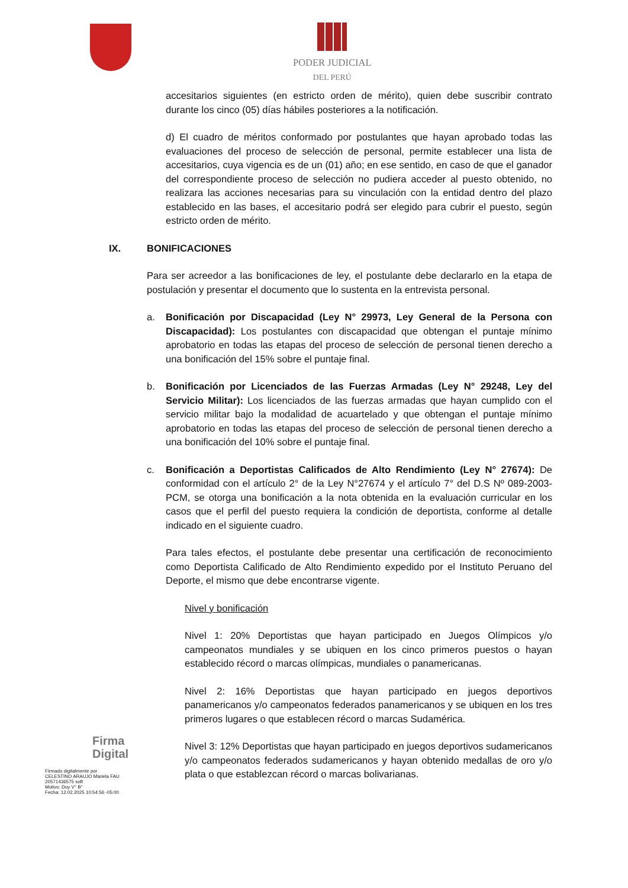PODER JUDICIAL
DEL PERÚ
accesitarios siguientes (en estricto orden de mérito), quien debe suscribir contrato durante los cinco (05) días hábiles posteriores a la notificación.
d) El cuadro de méritos conformado por postulantes que hayan aprobado todas las evaluaciones del proceso de selección de personal, permite establecer una lista de accesitarios, cuya vigencia es de un (01) año; en ese sentido, en caso de que el ganador del correspondiente proceso de selección no pudiera acceder al puesto obtenido, no realizara las acciones necesarias para su vinculación con la entidad dentro del plazo establecido en las bases, el accesitario podrá ser elegido para cubrir el puesto, según estricto orden de mérito.
IX. BONIFICACIONES
Para ser acreedor a las bonificaciones de ley, el postulante debe declararlo en la etapa de postulación y presentar el documento que lo sustenta en la entrevista personal.
a. Bonificación por Discapacidad (Ley N° 29973, Ley General de la Persona con Discapacidad): Los postulantes con discapacidad que obtengan el puntaje mínimo aprobatorio en todas las etapas del proceso de selección de personal tienen derecho a una bonificación del 15% sobre el puntaje final.
b. Bonificación por Licenciados de las Fuerzas Armadas (Ley N° 29248, Ley del Servicio Militar): Los licenciados de las fuerzas armadas que hayan cumplido con el servicio militar bajo la modalidad de acuartelado y que obtengan el puntaje mínimo aprobatorio en todas las etapas del proceso de selección de personal tienen derecho a una bonificación del 10% sobre el puntaje final.
c. Bonificación a Deportistas Calificados de Alto Rendimiento (Ley N° 27674): De conformidad con el artículo 2° de la Ley N°27674 y el artículo 7° del D.S Nº 089-2003-PCM, se otorga una bonificación a la nota obtenida en la evaluación curricular en los casos que el perfil del puesto requiera la condición de deportista, conforme al detalle indicado en el siguiente cuadro.
Para tales efectos, el postulante debe presentar una certificación de reconocimiento como Deportista Calificado de Alto Rendimiento expedido por el Instituto Peruano del Deporte, el mismo que debe encontrarse vigente.
Nivel y bonificación
Nivel 1: 20% Deportistas que hayan participado en Juegos Olímpicos y/o campeonatos mundiales y se ubiquen en los cinco primeros puestos o hayan establecido récord o marcas olímpicas, mundiales o panamericanas.
Nivel 2: 16% Deportistas que hayan participado en juegos deportivos panamericanos y/o campeonatos federados panamericanos y se ubiquen en los tres primeros lugares o que establecen récord o marcas Sudamérica.
Nivel 3: 12% Deportistas que hayan participado en juegos deportivos sudamericanos y/o campeonatos federados sudamericanos y hayan obtenido medallas de oro y/o plata o que establezcan récord o marcas bolivarianas.
Firma
Digital
Firmado digitalmente por
CELESTINO ARAUJO Mariela FAU
20571436575 soft
Motivo: Doy V° B°
Fecha: 12.02.2025 10:54:56 -05:00